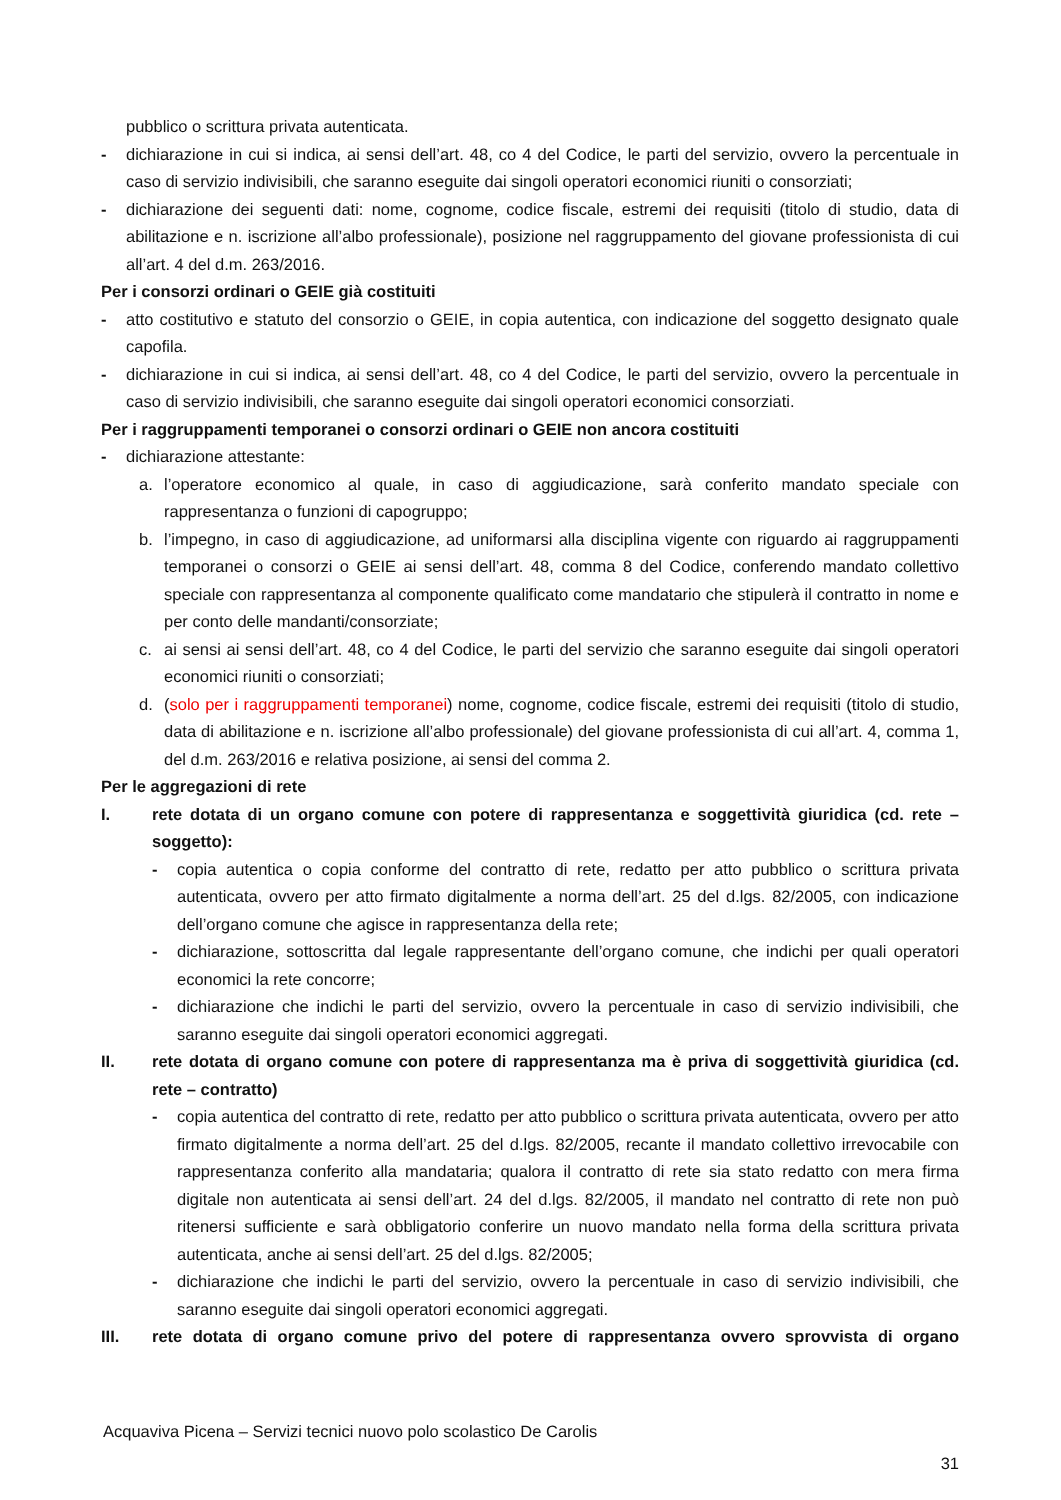pubblico o scrittura privata autenticata.
- dichiarazione in cui si indica, ai sensi dell’art. 48, co 4 del Codice, le parti del servizio, ovvero la percentuale in caso di servizio indivisibili, che saranno eseguite dai singoli operatori economici riuniti o consorziati;
- dichiarazione dei seguenti dati: nome, cognome, codice fiscale, estremi dei requisiti (titolo di studio, data di abilitazione e n. iscrizione all’albo professionale), posizione nel raggruppamento del giovane professionista di cui all’art. 4 del d.m. 263/2016.
Per i consorzi ordinari o GEIE già costituiti
- atto costitutivo e statuto del consorzio o GEIE, in copia autentica, con indicazione del soggetto designato quale capofila.
- dichiarazione in cui si indica, ai sensi dell’art. 48, co 4 del Codice, le parti del servizio, ovvero la percentuale in caso di servizio indivisibili, che saranno eseguite dai singoli operatori economici consorziati.
Per i raggruppamenti temporanei o consorzi ordinari o GEIE non ancora costituiti
- dichiarazione attestante:
a. l’operatore economico al quale, in caso di aggiudicazione, sarà conferito mandato speciale con rappresentanza o funzioni di capogruppo;
b. l’impegno, in caso di aggiudicazione, ad uniformarsi alla disciplina vigente con riguardo ai raggruppamenti temporanei o consorzi o GEIE ai sensi dell’art. 48, comma 8 del Codice, conferendo mandato collettivo speciale con rappresentanza al componente qualificato come mandatario che stipulerà il contratto in nome e per conto delle mandanti/consorziate;
c. ai sensi ai sensi dell’art. 48, co 4 del Codice, le parti del servizio che saranno eseguite dai singoli operatori economici riuniti o consorziati;
d. (solo per i raggruppamenti temporanei) nome, cognome, codice fiscale, estremi dei requisiti (titolo di studio, data di abilitazione e n. iscrizione all’albo professionale) del giovane professionista di cui all’art. 4, comma 1, del d.m. 263/2016 e relativa posizione, ai sensi del comma 2.
Per le aggregazioni di rete
I. rete dotata di un organo comune con potere di rappresentanza e soggettività giuridica (cd. rete – soggetto):
- copia autentica o copia conforme del contratto di rete, redatto per atto pubblico o scrittura privata autenticata, ovvero per atto firmato digitalmente a norma dell’art. 25 del d.lgs. 82/2005, con indicazione dell’organo comune che agisce in rappresentanza della rete;
- dichiarazione, sottoscritta dal legale rappresentante dell’organo comune, che indichi per quali operatori economici la rete concorre;
- dichiarazione che indichi le parti del servizio, ovvero la percentuale in caso di servizio indivisibili, che saranno eseguite dai singoli operatori economici aggregati.
II. rete dotata di organo comune con potere di rappresentanza ma è priva di soggettività giuridica (cd. rete – contratto)
- copia autentica del contratto di rete, redatto per atto pubblico o scrittura privata autenticata, ovvero per atto firmato digitalmente a norma dell’art. 25 del d.lgs. 82/2005, recante il mandato collettivo irrevocabile con rappresentanza conferito alla mandataria; qualora il contratto di rete sia stato redatto con mera firma digitale non autenticata ai sensi dell’art. 24 del d.lgs. 82/2005, il mandato nel contratto di rete non può ritenersi sufficiente e sarà obbligatorio conferire un nuovo mandato nella forma della scrittura privata autenticata, anche ai sensi dell’art. 25 del d.lgs. 82/2005;
- dichiarazione che indichi le parti del servizio, ovvero la percentuale in caso di servizio indivisibili, che saranno eseguite dai singoli operatori economici aggregati.
III. rete dotata di organo comune privo del potere di rappresentanza ovvero sprovvista di organo
Acquaviva Picena – Servizi tecnici nuovo polo scolastico De Carolis
31